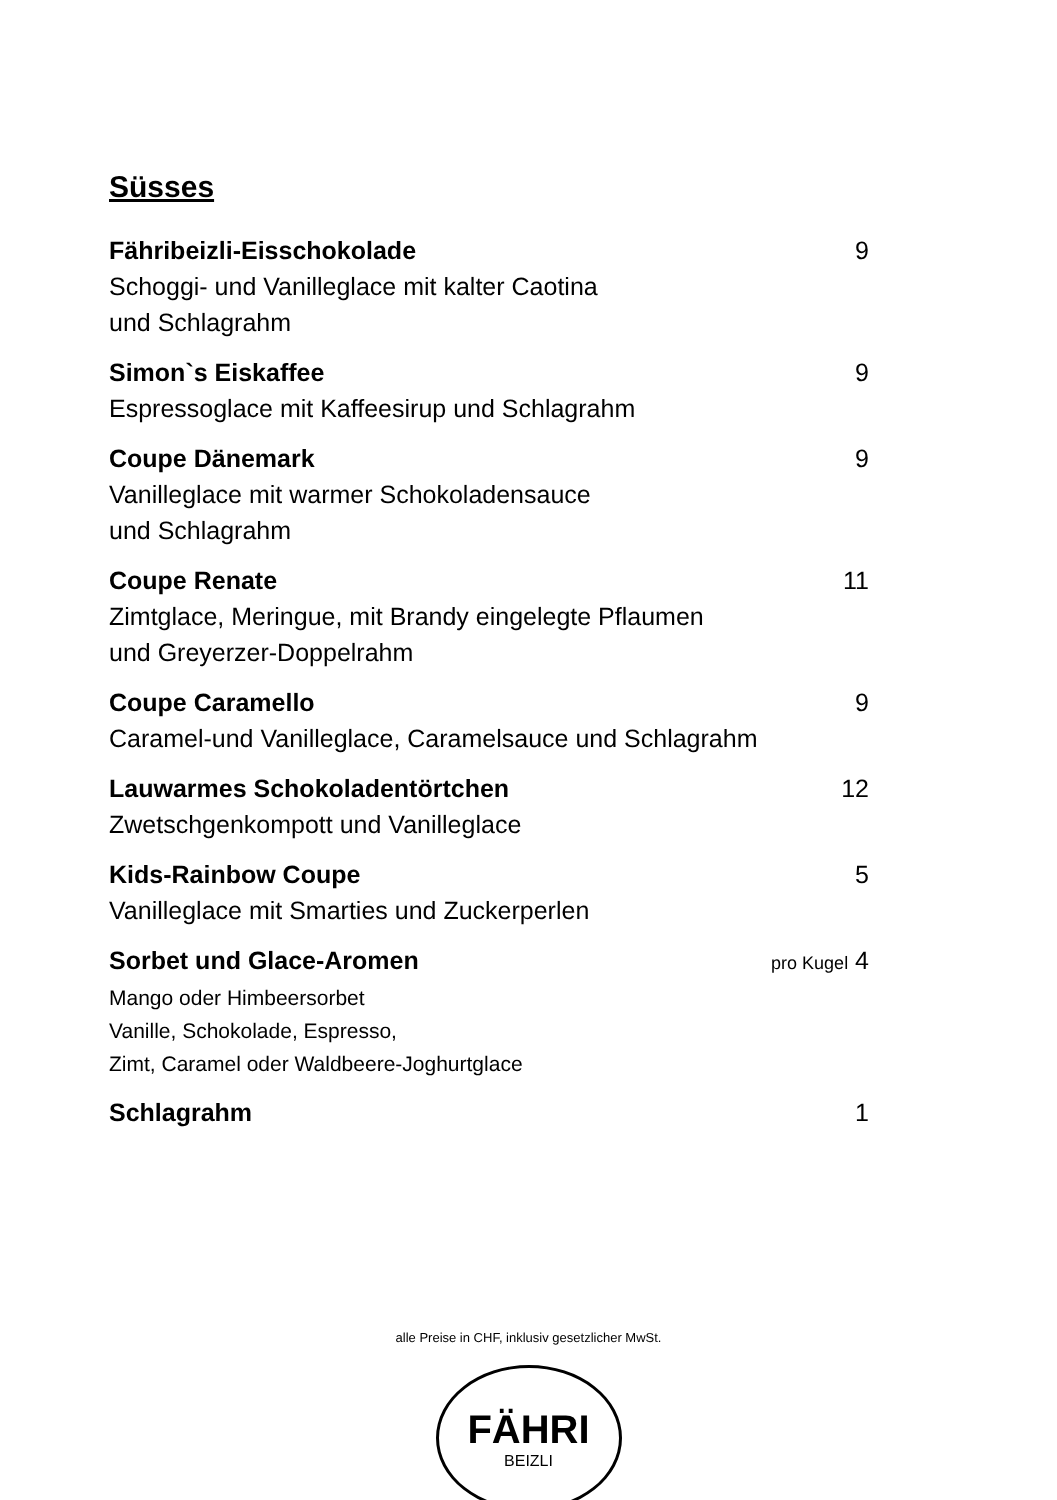Süsses
Fähribeizli-Eisschokolade 9
Schoggi- und Vanilleglace mit kalter Caotina
und Schlagrahm
Simon`s Eiskaffee 9
Espressoglace mit Kaffeesirup und Schlagrahm
Coupe Dänemark 9
Vanilleglace mit warmer Schokoladensauce
und Schlagrahm
Coupe Renate 11
Zimtglace, Meringue, mit Brandy eingelegte Pflaumen
und Greyerzer-Doppelrahm
Coupe Caramello 9
Caramel-und Vanilleglace, Caramelsauce und Schlagrahm
Lauwarmes Schokoladentörtchen 12
Zwetschgenkompott und Vanilleglace
Kids-Rainbow Coupe 5
Vanilleglace mit Smarties und Zuckerperlen
Sorbet und Glace-Aromen pro Kugel 4
Mango oder Himbeersorbet
Vanille, Schokolade, Espresso,
Zimt, Caramel oder Waldbeere-Joghurtglace
Schlagrahm 1
alle Preise in CHF, inklusiv gesetzlicher MwSt.
FÄHRI
BEIZLI